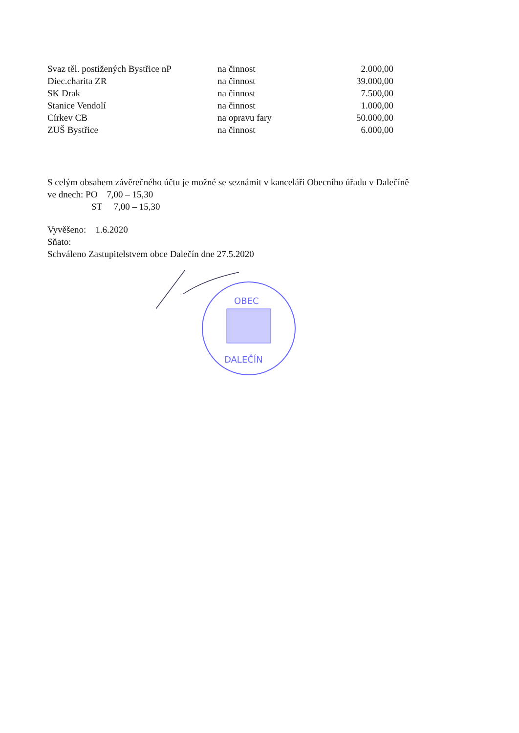| Svaz těl. postižených Bystřice nP | na činnost | 2.000,00 |
| Diec.charita ZR | na činnost | 39.000,00 |
| SK Drak | na činnost | 7.500,00 |
| Stanice Vendolí | na činnost | 1.000,00 |
| Církev CB | na opravu fary | 50.000,00 |
| ZUŠ Bystřice | na činnost | 6.000,00 |
S celým obsahem závěrečného účtu je možné se seznámit v kanceláři Obecního úřadu v Dalečíně
ve dnech: PO 7,00 – 15,30
ST 7,00 – 15,30
Vyvěšeno: 1.6.2020
Sňato:
Schváleno Zastupitelstvem obce Dalečín dne 27.5.2020
OBEC
DALEČÍN